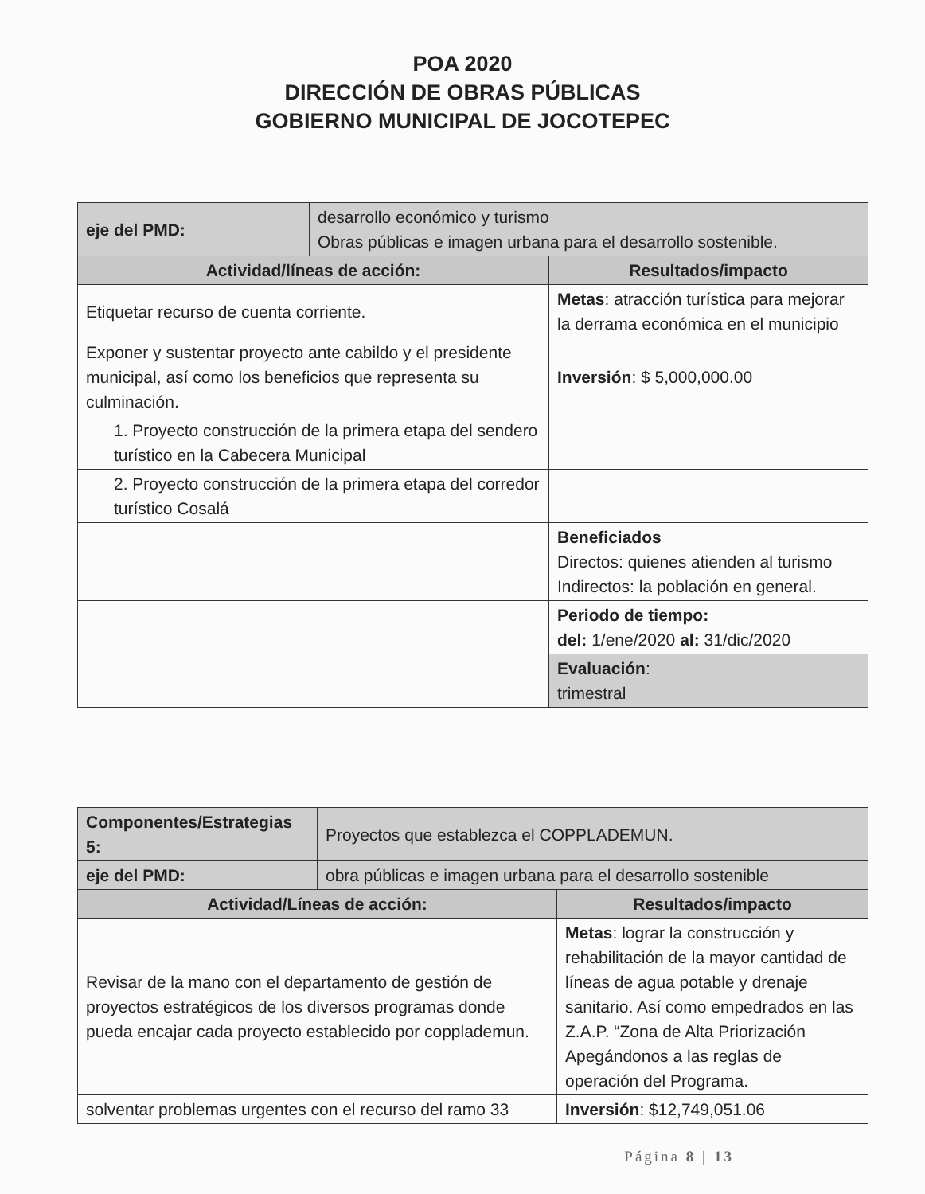POA 2020
DIRECCIÓN DE OBRAS PÚBLICAS
GOBIERNO MUNICIPAL DE JOCOTEPEC
| eje del PMD: | desarrollo económico y turismo Obras públicas e imagen urbana para el desarrollo sostenible. | |
| Actividad/líneas de acción: | | Resultados/impacto |
| Etiquetar recurso de cuenta corriente. | | Metas : atracción turística para mejorar la derrama económica en el municipio |
| Exponer y sustentar proyecto ante cabildo y el presidente municipal, así como los beneficios que representa su culminación. | | Inversión : $ 5,000,000.00 |
| 1. Proyecto construcción de la primera etapa del sendero turístico en la Cabecera Municipal | | |
| 2. Proyecto construcción de la primera etapa del corredor turístico Cosalá | | |
| | | Beneficiados Directos: quienes atienden al turismo Indirectos: la población en general. |
| | | Periodo de tiempo: del: 1/ene/2020 al: 31/dic/2020 |
| | | Evaluación : trimestral |
| Componentes/Estrategias 5: | Proyectos que establezca el COPPLADEMUN. | |
| eje del PMD: | obra públicas e imagen urbana para el desarrollo sostenible | |
| Actividad/Líneas de acción: | | Resultados/impacto |
| Revisar de la mano con el departamento de gestión de proyectos estratégicos de los diversos programas donde pueda encajar cada proyecto establecido por copplademun. | | Metas : lograr la construcción y rehabilitación de la mayor cantidad de líneas de agua potable y drenaje sanitario. Así como empedrados en las Z.A.P. “Zona de Alta Priorización Apegándonos a las reglas de operación del Programa. |
| solventar problemas urgentes con el recurso del ramo 33 | | Inversión : $12,749,051.06 |
Página 8 | 13